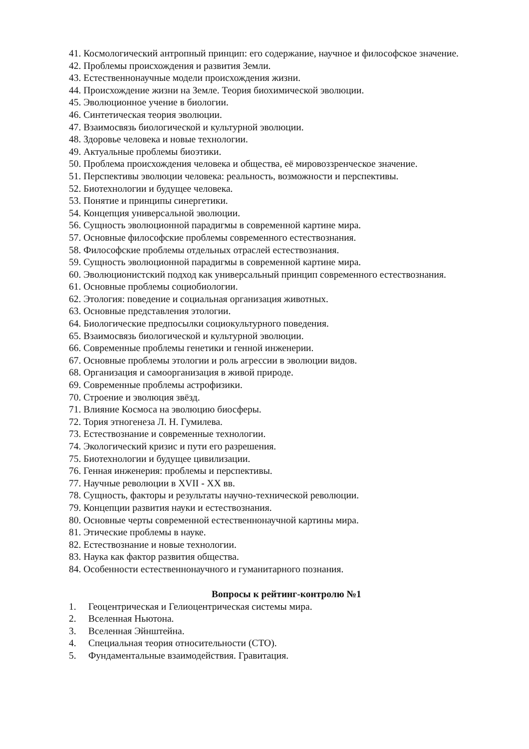41. Космологический антропный принцип: его содержание, научное и философское значение.
42. Проблемы происхождения и развития Земли.
43. Естественнонаучные модели происхождения жизни.
44. Происхождение жизни на Земле. Теория биохимической эволюции.
45. Эволюционное учение в биологии.
46. Синтетическая теория эволюции.
47. Взаимосвязь биологической и культурной эволюции.
48. Здоровье человека и новые технологии.
49. Актуальные проблемы биоэтики.
50. Проблема происхождения человека и общества, её мировоззренческое значение.
51. Перспективы эволюции человека: реальность, возможности и перспективы.
52. Биотехнологии и будущее человека.
53. Понятие и принципы синергетики.
54. Концепция универсальной эволюции.
56. Сущность эволюционной парадигмы в современной картине мира.
57. Основные философские проблемы современного естествознания.
58. Философские проблемы отдельных отраслей естествознания.
59. Сущность эволюционной парадигмы в современной картине мира.
60. Эволюционистский подход как универсальный принцип современного естествознания.
61. Основные проблемы социобиологии.
62. Этология: поведение и социальная организация животных.
63. Основные представления этологии.
64. Биологические предпосылки социокультурного поведения.
65. Взаимосвязь биологической и культурной эволюции.
66. Современные проблемы генетики и генной инженерии.
67. Основные проблемы этологии и роль агрессии в эволюции видов.
68. Организация и самоорганизация в живой природе.
69. Современные проблемы астрофизики.
70. Строение и эволюция звёзд.
71. Влияние Космоса на эволюцию биосферы.
72. Тория этногенеза Л. Н. Гумилева.
73. Естествознание и современные технологии.
74. Экологический кризис и пути его разрешения.
75. Биотехнологии и будущее цивилизации.
76. Генная инженерия: проблемы и перспективы.
77. Научные революции в XVII - XX вв.
78. Сущность, факторы и результаты научно-технической революции.
79. Концепции развития науки и естествознания.
80. Основные черты современной естественнонаучной картины мира.
81. Этические проблемы в науке.
82. Естествознание и новые технологии.
83. Наука как фактор развития общества.
84. Особенности естественнонаучного и гуманитарного познания.
Вопросы к рейтинг-контролю №1
1. Геоцентрическая и Гелиоцентрическая системы мира.
2. Вселенная Ньютона.
3. Вселенная Эйнштейна.
4. Специальная теория относительности (СТО).
5. Фундаментальные взаимодействия. Гравитация.